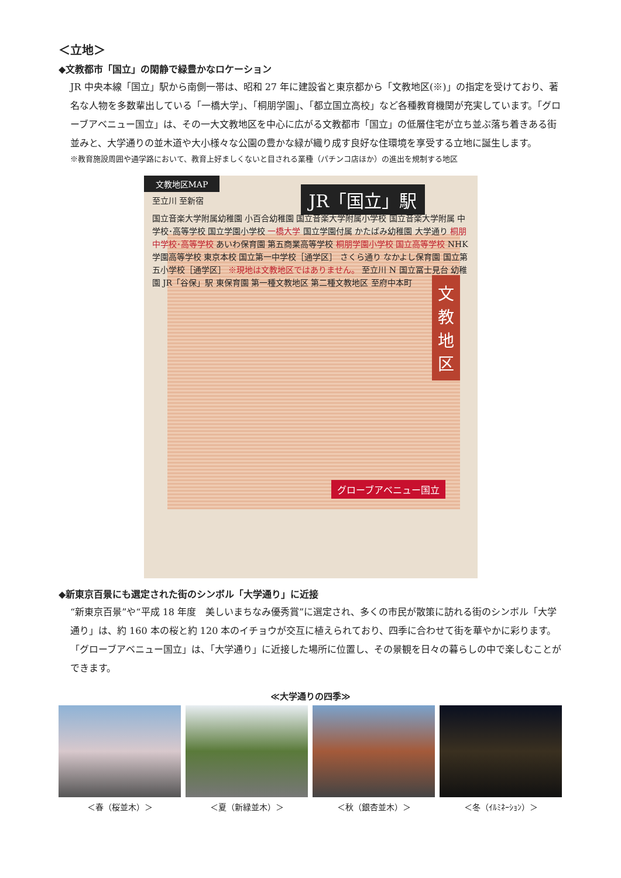＜立地＞
◆文教都市「国立」の閑静で緑豊かなロケーション
JR 中央本線「国立」駅から南側一帯は、昭和 27 年に建設省と東京都から「文教地区(※)」の指定を受けており、著名な人物を多数輩出している「一橋大学」、「桐朋学園」、「都立国立高校」など各種教育機関が充実しています。「グローブアベニュー国立」は、その一大文教地区を中心に広がる文教都市「国立」の低層住宅が立ち並ぶ落ち着きある街並みと、大学通りの並木道や大小様々な公園の豊かな緑が織り成す良好な住環境を享受する立地に誕生します。
※教育施設周囲や通学路において、教育上好ましくないと目される業種（パチンコ店ほか）の進出を規制する地区
文教地区MAP
JR「国立」駅
文教地区
至立川 至新宿
国立音楽大学附属幼稚園 小百合幼稚園 国立音楽大学附属小学校 国立音楽大学附属 中学校･高等学校 国立学園小学校 一橋大学 国立学園付属 かたばみ幼稚園 大学通り 桐朋中学校･高等学校 あいわ保育園 第五商業高等学校 桐朋学園小学校 国立高等学校 NHK学園高等学校 東京本校 国立第一中学校［通学区］ さくら通り なかよし保育園 国立第五小学校［通学区］ ※現地は文教地区ではありません。 至立川 N 国立冨士見台 幼稚園 JR「谷保」駅 東保育園 第一種文教地区 第二種文教地区 至府中本町
グローブアベニュー国立
◆新東京百景にも選定された街のシンボル「大学通り」に近接
“新東京百景”や“平成 18 年度　美しいまちなみ優秀賞”に選定され、多くの市民が散策に訪れる街のシンボル「大学通り」は、約 160 本の桜と約 120 本のイチョウが交互に植えられており、四季に合わせて街を華やかに彩ります。「グローブアベニュー国立」は、「大学通り」に近接した場所に位置し、その景観を日々の暮らしの中で楽しむことができます。
≪大学通りの四季≫
＜春（桜並木）＞ ＜夏（新緑並木）＞ ＜秋（銀杏並木）＞ ＜冬（ｲﾙﾐﾈｰｼｮﾝ）＞